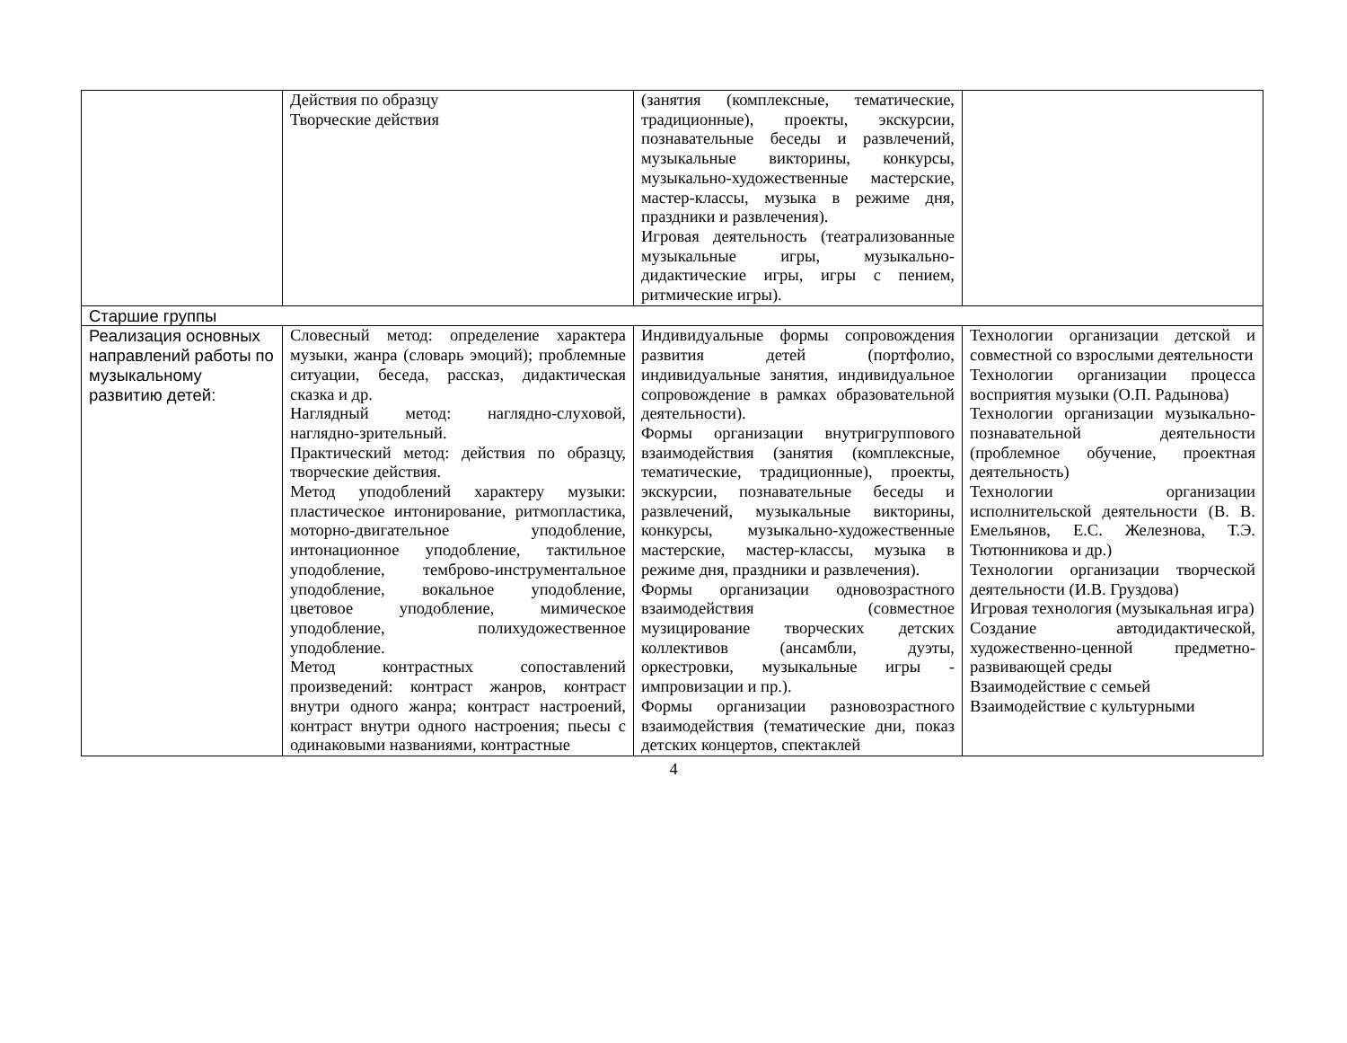| | Действия по образцу Творческие действия | (занятия (комплексные, тематические, традиционные), проекты, экскурсии, познавательные беседы и развлечений, музыкальные викторины, конкурсы, музыкально-художественные мастерские, мастер-классы, музыка в режиме дня, праздники и развлечения). Игровая деятельность (театрализованные музыкальные игры, музыкально-дидактические игры, игры с пением, ритмические игры). | |
| Старшие группы | | | |
| Реализация основных направлений работы по музыкальному развитию детей: | Словесный метод: определение характера музыки, жанра (словарь эмоций); проблемные ситуации, беседа, рассказ, дидактическая сказка и др. Наглядный метод: наглядно-слуховой, наглядно-зрительный. Практический метод: действия по образцу, творческие действия. Метод уподоблений характеру музыки: пластическое интонирование, ритмопластика, моторно-двигательное уподобление, интонационное уподобление, тактильное уподобление, темброво-инструментальное уподобление, вокальное уподобление, цветовое уподобление, мимическое уподобление, полихудожественное уподобление. Метод контрастных сопоставлений произведений: контраст жанров, контраст внутри одного жанра; контраст настроений, контраст внутри одного настроения; пьесы с одинаковыми названиями, контрастные | Индивидуальные формы сопровождения развития детей (портфолио, индивидуальные занятия, индивидуальное сопровождение в рамках образовательной деятельности). Формы организации внутригруппового взаимодействия (занятия (комплексные, тематические, традиционные), проекты, экскурсии, познавательные беседы и развлечений, музыкальные викторины, конкурсы, музыкально-художественные мастерские, мастер-классы, музыка в режиме дня, праздники и развлечения). Формы организации одновозрастного взаимодействия (совместное музицирование творческих детских коллективов (ансамбли, дуэты, оркестровки, музыкальные игры - импровизации и пр.). Формы организации разновозрастного взаимодействия (тематические дни, показ детских концертов, спектаклей | Технологии организации детской и совместной со взрослыми деятельности Технологии организации процесса восприятия музыки (О.П. Радынова) Технологии организации музыкально-познавательной деятельности (проблемное обучение, проектная деятельность) Технологии организации исполнительской деятельности (В. В. Емельянов, Е.С. Железнова, Т.Э. Тютюнникова и др.) Технологии организации творческой деятельности (И.В. Груздова) Игровая технология (музыкальная игра) Создание автодидактической, художественно-ценной предметно-развивающей среды Взаимодействие с семьей Взаимодействие с культурными |
4